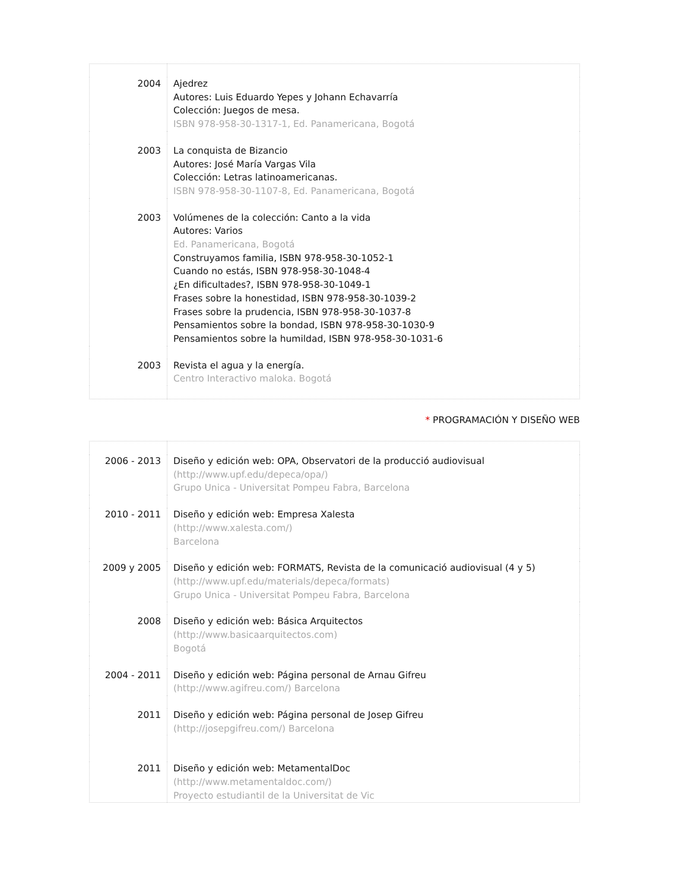| 2004 | Ajedrez Autores: Luis Eduardo Yepes y Johann Echavarría Colección: Juegos de mesa. ISBN 978-958-30-1317-1, Ed. Panamericana, Bogotá |
| 2003 | La conquista de Bizancio Autores: José María Vargas Vila Colección: Letras latinoamericanas. ISBN 978-958-30-1107-8, Ed. Panamericana, Bogotá |
| 2003 | Volúmenes de la colección: Canto a la vida Autores: Varios Ed. Panamericana, Bogotá Construyamos familia, ISBN 978-958-30-1052-1 Cuando no estás, ISBN 978-958-30-1048-4 ¿En dificultades?, ISBN 978-958-30-1049-1 Frases sobre la honestidad, ISBN 978-958-30-1039-2 Frases sobre la prudencia, ISBN 978-958-30-1037-8 Pensamientos sobre la bondad, ISBN 978-958-30-1030-9 Pensamientos sobre la humildad, ISBN 978-958-30-1031-6 |
| 2003 | Revista el agua y la energía. Centro Interactivo maloka. Bogotá |
* PROGRAMACIÓN Y DISEÑO WEB
| 2006 - 2013 | Diseño y edición web: OPA, Observatori de la producció audiovisual (http://www.upf.edu/depeca/opa/) Grupo Unica - Universitat Pompeu Fabra, Barcelona |
| 2010 - 2011 | Diseño y edición web: Empresa Xalesta (http://www.xalesta.com/) Barcelona |
| 2009 y 2005 | Diseño y edición web: FORMATS, Revista de la comunicació audiovisual (4 y 5) (http://www.upf.edu/materials/depeca/formats) Grupo Unica - Universitat Pompeu Fabra, Barcelona |
| 2008 | Diseño y edición web: Básica Arquitectos (http://www.basicaarquitectos.com) Bogotá |
| 2004 - 2011 | Diseño y edición web: Página personal de Arnau Gifreu (http://www.agifreu.com/) Barcelona |
| 2011 | Diseño y edición web: Página personal de Josep Gifreu (http://josepgifreu.com/) Barcelona |
| 2011 | Diseño y edición web: MetamentalDoc (http://www.metamentaldoc.com/) Proyecto estudiantil de la Universitat de Vic |